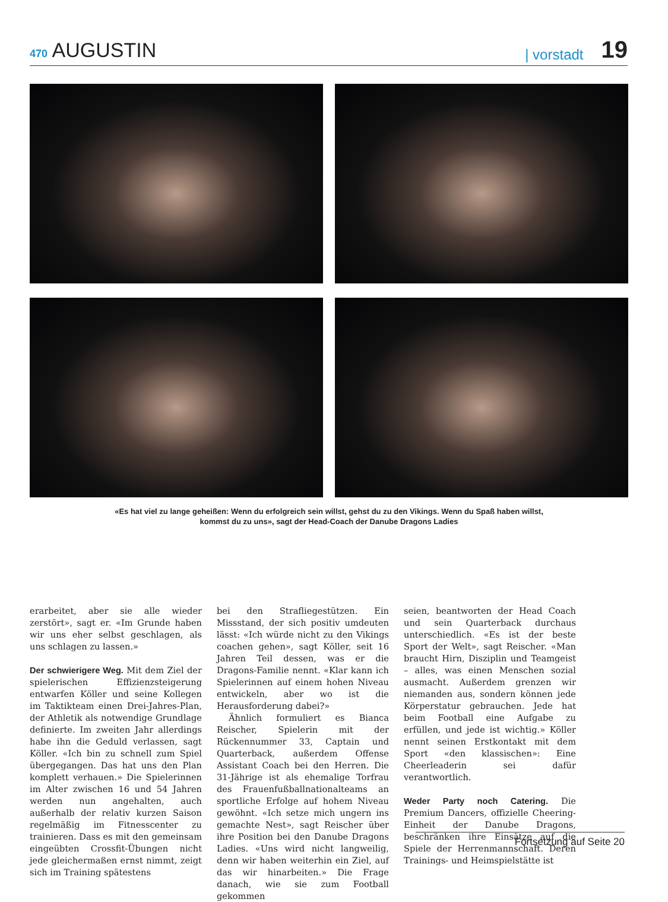470 AUGUSTIN
| vorstadt 19
«Es hat viel zu lange geheißen: Wenn du erfolgreich sein willst, gehst du zu den Vikings. Wenn du Spaß haben willst,
kommst du zu uns», sagt der Head-Coach der Danube Dragons Ladies
erarbeitet, aber sie alle wieder zerstört», sagt er. «Im Grunde haben wir uns eher selbst geschlagen, als uns schlagen zu lassen.»
Der schwierigere Weg. Mit dem Ziel der spielerischen Effizienzsteigerung entwarfen Köller und seine Kollegen im Taktikteam einen Drei-Jahres-Plan, der Athletik als notwendige Grundlage definierte. Im zweiten Jahr allerdings habe ihn die Geduld verlassen, sagt Köller. «Ich bin zu schnell zum Spiel übergegangen. Das hat uns den Plan komplett verhauen.» Die Spielerinnen im Alter zwischen 16 und 54 Jahren werden nun angehalten, auch außerhalb der relativ kurzen Saison regelmäßig im Fitnesscenter zu trainieren. Dass es mit den gemeinsam eingeübten Crossfit-Übungen nicht jede gleichermaßen ernst nimmt, zeigt sich im Training spätestens
bei den Strafliegestützen. Ein Missstand, der sich positiv umdeuten lässt: «Ich würde nicht zu den Vikings coachen gehen», sagt Köller, seit 16 Jahren Teil dessen, was er die Dragons-Familie nennt. «Klar kann ich Spielerinnen auf einem hohen Niveau entwickeln, aber wo ist die Herausforderung dabei?»
Ähnlich formuliert es Bianca Reischer, Spielerin mit der Rückennummer 33, Captain und Quarterback, außerdem Offense Assistant Coach bei den Herren. Die 31-Jährige ist als ehemalige Torfrau des Frauenfußballnationalteams an sportliche Erfolge auf hohem Niveau gewöhnt. «Ich setze mich ungern ins gemachte Nest», sagt Reischer über ihre Position bei den Danube Dragons Ladies. «Uns wird nicht langweilig, denn wir haben weiterhin ein Ziel, auf das wir hinarbeiten.» Die Frage danach, wie sie zum Football gekommen
seien, beantworten der Head Coach und sein Quarterback durchaus unterschiedlich. «Es ist der beste Sport der Welt», sagt Reischer. «Man braucht Hirn, Disziplin und Teamgeist – alles, was einen Menschen sozial ausmacht. Außerdem grenzen wir niemanden aus, sondern können jede Körperstatur gebrauchen. Jede hat beim Football eine Aufgabe zu erfüllen, und jede ist wichtig.» Köller nennt seinen Erstkontakt mit dem Sport «den klassischen»: Eine Cheerleaderin sei dafür verantwortlich.
Weder Party noch Catering. Die Premium Dancers, offizielle Cheering-Einheit der Danube Dragons, beschränken ihre Einsätze auf die Spiele der Herrenmannschaft. Deren Trainings- und Heimspielstätte ist
Fortsetzung auf Seite 20